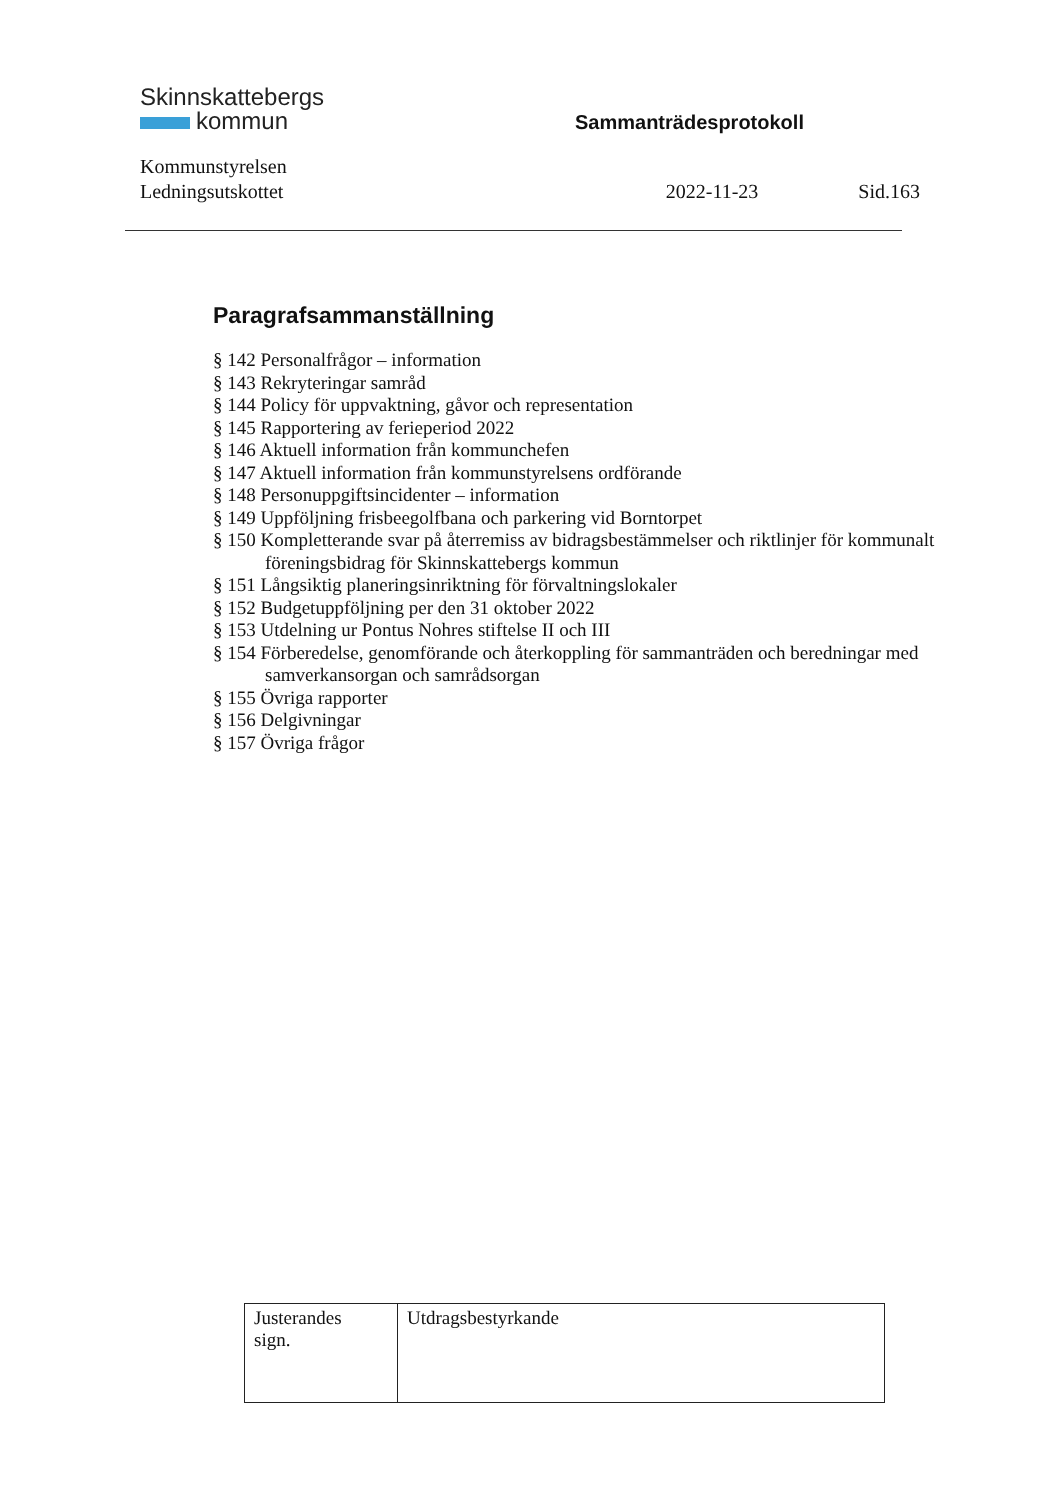Skinnskattebergs
kommun
Sammanträdesprotokoll
Kommunstyrelsen
Ledningsutskottet
2022-11-23 Sid.163
Paragrafsammanställning
§ 142 Personalfrågor – information
§ 143 Rekryteringar samråd
§ 144 Policy för uppvaktning, gåvor och representation
§ 145 Rapportering av ferieperiod 2022
§ 146 Aktuell information från kommunchefen
§ 147 Aktuell information från kommunstyrelsens ordförande
§ 148 Personuppgiftsincidenter – information
§ 149 Uppföljning frisbeegolfbana och parkering vid Borntorpet
§ 150 Kompletterande svar på återremiss av bidragsbestämmelser och riktlinjer för kommunalt föreningsbidrag för Skinnskattebergs kommun
§ 151 Långsiktig planeringsinriktning för förvaltningslokaler
§ 152 Budgetuppföljning per den 31 oktober 2022
§ 153 Utdelning ur Pontus Nohres stiftelse II och III
§ 154 Förberedelse, genomförande och återkoppling för sammanträden och beredningar med samverkansorgan och samrådsorgan
§ 155 Övriga rapporter
§ 156 Delgivningar
§ 157 Övriga frågor
| Justerandes sign. | Utdragsbestyrkande |